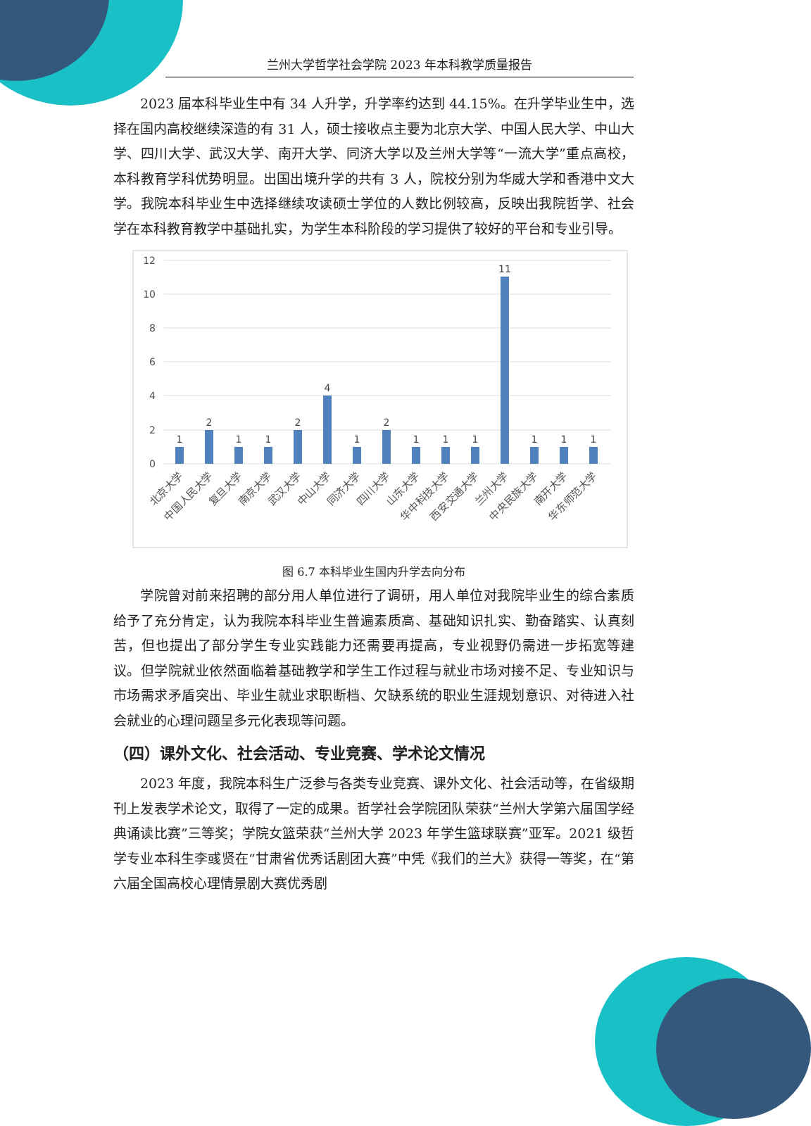兰州大学哲学社会学院 2023 年本科教学质量报告
2023 届本科毕业生中有 34 人升学，升学率约达到 44.15%。在升学毕业生中，选择在国内高校继续深造的有 31 人，硕士接收点主要为北京大学、中国人民大学、中山大学、四川大学、武汉大学、南开大学、同济大学以及兰州大学等“一流大学”重点高校，本科教育学科优势明显。出国出境升学的共有 3 人，院校分别为华威大学和香港中文大学。我院本科毕业生中选择继续攻读硕士学位的人数比例较高，反映出我院哲学、社会学在本科教育教学中基础扎实，为学生本科阶段的学习提供了较好的平台和专业引导。
12
10
8
6
4
2
0
1
2
1
1
2
4
1
2
1
1
1
11
1
1
1
北京大学
中国人民大学
复旦大学
南京大学
武汉大学
中山大学
同济大学
四川大学
山东大学
华中科技大学
西安交通大学
兰州大学
中央民族大学
南开大学
华东师范大学
图 6.7 本科毕业生国内升学去向分布
学院曾对前来招聘的部分用人单位进行了调研，用人单位对我院毕业生的综合素质给予了充分肯定，认为我院本科毕业生普遍素质高、基础知识扎实、勤奋踏实、认真刻苦，但也提出了部分学生专业实践能力还需要再提高，专业视野仍需进一步拓宽等建议。但学院就业依然面临着基础教学和学生工作过程与就业市场对接不足、专业知识与市场需求矛盾突出、毕业生就业求职断档、欠缺系统的职业生涯规划意识、对待进入社会就业的心理问题呈多元化表现等问题。
（四）课外文化、社会活动、专业竞赛、学术论文情况
2023 年度，我院本科生广泛参与各类专业竞赛、课外文化、社会活动等，在省级期刊上发表学术论文，取得了一定的成果。哲学社会学院团队荣获“兰州大学第六届国学经典诵读比赛”三等奖；学院女篮荣获“兰州大学 2023 年学生篮球联赛”亚军。2021 级哲学专业本科生李彧贤在“甘肃省优秀话剧团大赛”中凭《我们的兰大》获得一等奖，在“第六届全国高校心理情景剧大赛优秀剧